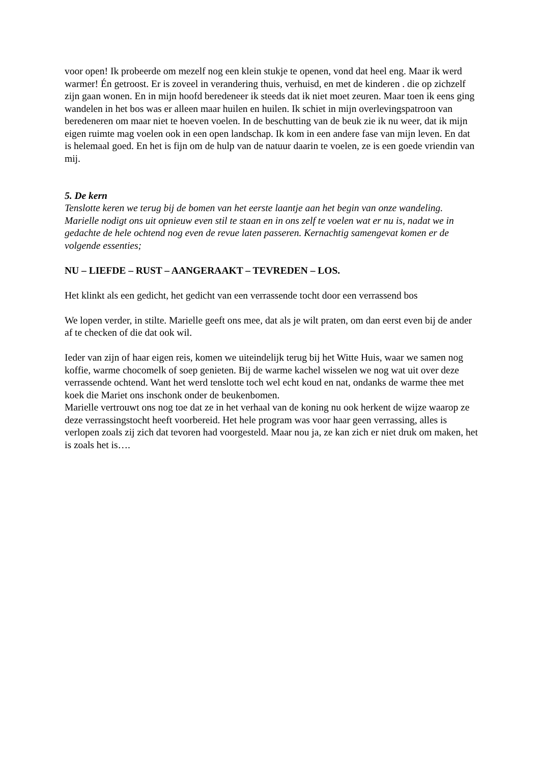voor open! Ik probeerde om mezelf nog een klein stukje te openen, vond dat heel eng. Maar ik werd warmer! Én getroost. Er is zoveel in verandering thuis, verhuisd, en met de kinderen . die op zichzelf zijn gaan wonen. En in mijn hoofd beredeneer ik steeds dat ik niet moet zeuren. Maar toen ik eens ging wandelen in het bos was er alleen maar huilen en huilen. Ik schiet in mijn overlevingspatroon van beredeneren om maar niet te hoeven voelen. In de beschutting van de beuk zie ik nu weer, dat ik mijn eigen ruimte mag voelen ook in een open landschap. Ik kom in een andere fase van mijn leven. En dat is helemaal goed. En het is fijn om de hulp van de natuur daarin te voelen, ze is een goede vriendin van mij.
5. De kern
Tenslotte keren we terug bij de bomen van het eerste laantje aan het begin van onze wandeling. Marielle nodigt ons uit opnieuw even stil te staan en in ons zelf te voelen wat er nu is, nadat we in gedachte de hele ochtend nog even de revue laten passeren. Kernachtig samengevat komen er de volgende essenties;
NU – LIEFDE – RUST – AANGERAAKT – TEVREDEN – LOS.
Het klinkt als een gedicht, het gedicht van een verrassende tocht door een verrassend bos
We lopen verder, in stilte. Marielle geeft ons mee, dat als je wilt praten, om dan eerst even bij de ander af te checken of die dat ook wil.
Ieder van zijn of haar eigen reis, komen we uiteindelijk terug bij het Witte Huis, waar we samen nog koffie, warme chocomelk of soep genieten. Bij de warme kachel wisselen we nog wat uit over deze verrassende ochtend. Want het werd tenslotte toch wel echt koud en nat, ondanks de warme thee met koek die Mariet ons inschonk onder de beukenbomen.
Marielle vertrouwt ons nog toe dat ze in het verhaal van de koning nu ook herkent de wijze waarop ze deze verrassingstocht heeft voorbereid. Het hele program was voor haar geen verrassing, alles is verlopen zoals zij zich dat tevoren had voorgesteld. Maar nou ja, ze kan zich er niet druk om maken, het is zoals het is….